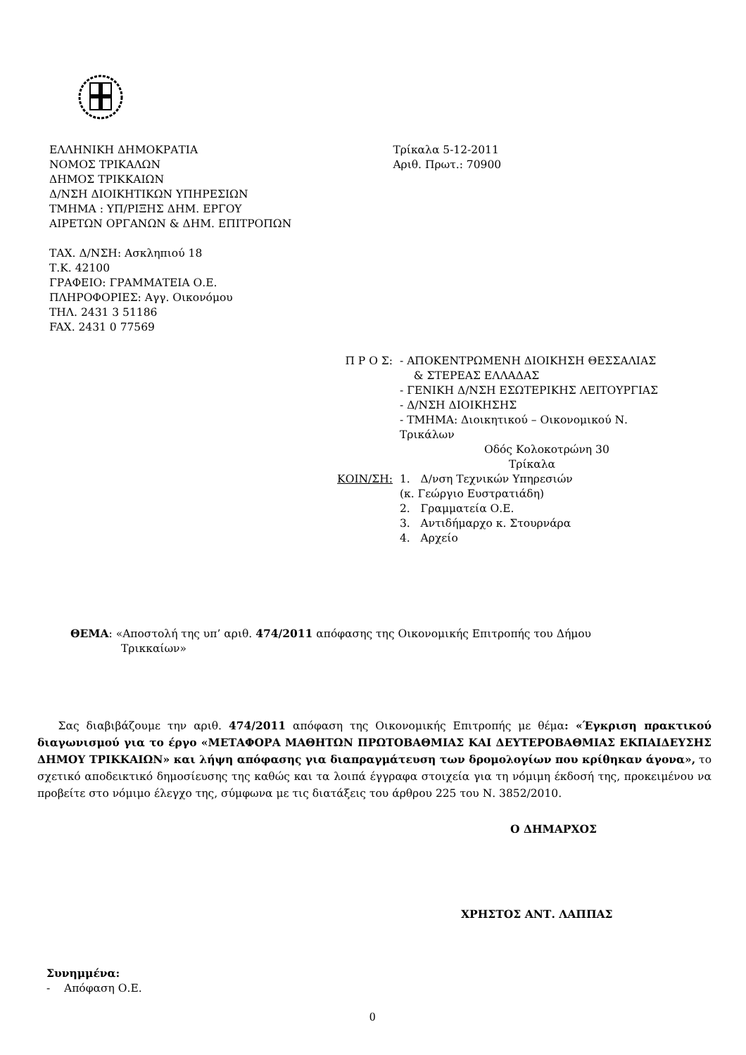ΕΛΛΗΝΙΚΗ ΔΗΜΟΚΡΑΤΙΑ
ΝΟΜΟΣ ΤΡΙΚΑΛΩΝ
ΔΗΜΟΣ ΤΡΙΚΚΑΙΩΝ
Δ/ΝΣΗ ΔΙΟΙΚΗΤΙΚΩΝ ΥΠΗΡΕΣΙΩΝ
ΤΜΗΜΑ : ΥΠ/ΡΙΞΗΣ ΔΗΜ. ΕΡΓΟΥ
ΑΙΡΕΤΩΝ ΟΡΓΑΝΩΝ & ΔΗΜ. ΕΠΙΤΡΟΠΩΝ
ΤΑΧ. Δ/ΝΣΗ: Ασκληπιού 18
Τ.Κ. 42100
ΓΡΑΦΕΙΟ: ΓΡΑΜΜΑΤΕΙΑ Ο.Ε.
ΠΛΗΡΟΦΟΡΙΕΣ: Αγγ. Οικονόμου
ΤΗΛ. 2431 3 51186
FAX. 2431 0 77569
Τρίκαλα 5-12-2011
Αριθ. Πρωτ.: 70900
Π Ρ Ο Σ: - ΑΠΟΚΕΝΤΡΩΜΕΝΗ ΔΙΟΙΚΗΣΗ ΘΕΣΣΑΛΙΑΣ
& ΣΤΕΡΕΑΣ ΕΛΛΑΔΑΣ
- ΓΕΝΙΚΗ Δ/ΝΣΗ ΕΣΩΤΕΡΙΚΗΣ ΛΕΙΤΟΥΡΓΙΑΣ
- Δ/ΝΣΗ ΔΙΟΙΚΗΣΗΣ
- ΤΜΗΜΑ: Διοικητικού – Οικονομικού Ν.
Τρικάλων
Οδός Κολοκοτρώνη 30
Τρίκαλα
ΚΟΙΝ/ΣΗ: 1. Δ/νση Τεχνικών Υπηρεσιών
(κ. Γεώργιο Ευστρατιάδη)
2. Γραμματεία Ο.Ε.
3. Αντιδήμαρχο κ. Στουρνάρα
4. Αρχείο
ΘΕΜΑ: «Αποστολή της υπ’ αριθ. 474/2011 απόφασης της Οικονομικής Επιτροπής του Δήμου
Τρικκαίων»
Σας διαβιβάζουμε την αριθ. 474/2011 απόφαση της Οικονομικής Επιτροπής με θέμα: «Έγκριση πρακτικού διαγωνισμού για το έργο «ΜΕΤΑΦΟΡΑ ΜΑΘΗΤΩΝ ΠΡΩΤΟΒΑΘΜΙΑΣ ΚΑΙ ΔΕΥΤΕΡΟΒΑΘΜΙΑΣ ΕΚΠΑΙΔΕΥΣΗΣ ΔΗΜΟΥ ΤΡΙΚΚΑΙΩΝ» και λήψη απόφασης για διαπραγμάτευση των δρομολογίων που κρίθηκαν άγονα», το σχετικό αποδεικτικό δημοσίευσης της καθώς και τα λοιπά έγγραφα στοιχεία για τη νόμιμη έκδοσή της, προκειμένου να προβείτε στο νόμιμο έλεγχο της, σύμφωνα με τις διατάξεις του άρθρου 225 του Ν. 3852/2010.
Ο ΔΗΜΑΡΧΟΣ
ΧΡΗΣΤΟΣ ΑΝΤ. ΛΑΠΠΑΣ
Συνημμένα:
- Απόφαση Ο.Ε.
0